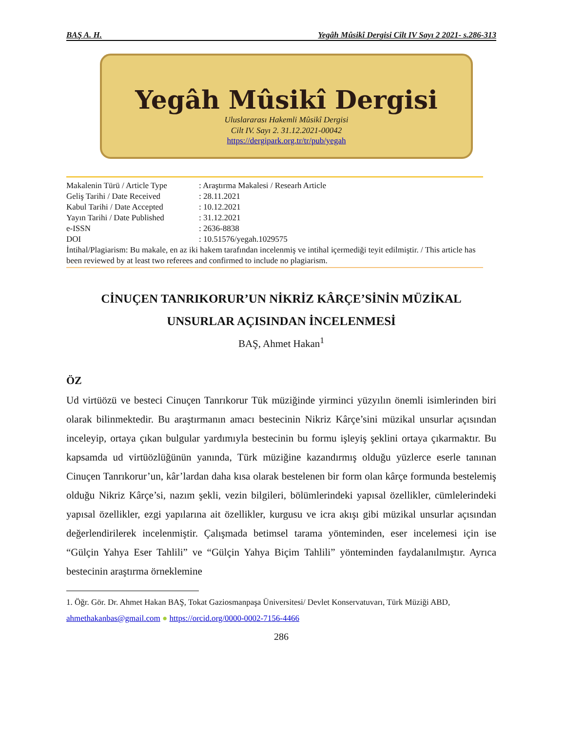BAŞ A. H. Yegâh Mûsikî Dergisi Cilt IV Sayı 2 2021- s.286-313
Yegâh Mûsikî Dergisi
Uluslararası Hakemli Mûsikî Dergisi
Cilt IV. Sayı 2. 31.12.2021-00042
https://dergipark.org.tr/tr/pub/yegah
| Makalenin Türü / Article Type | : Araştırma Makalesi / Researh Article |
| Geliş Tarihi / Date Received | : 28.11.2021 |
| Kabul Tarihi / Date Accepted | : 10.12.2021 |
| Yayın Tarihi / Date Published | : 31.12.2021 |
| e-ISSN | : 2636-8838 |
| DOI | : 10.51576/yegah.1029575 |
İntihal/Plagiarism: Bu makale, en az iki hakem tarafından incelenmiş ve intihal içermediği teyit edilmiştir. / This article has been reviewed by at least two referees and confirmed to include no plagiarism.
CİNUÇEN TANRIKORUR’UN NİKRİZ KÂRÇE’SİNİN MÜZİKAL UNSURLAR AÇISINDAN İNCELENMESİ
BAŞ, Ahmet Hakan<sup>1</sup>
ÖZ
Ud virtüözü ve besteci Cinuçen Tanrıkorur Tük müziğinde yirminci yüzyılın önemli isimlerinden biri olarak bilinmektedir. Bu araştırmanın amacı bestecinin Nikriz Kârçe’sini müzikal unsurlar açısından inceleyip, ortaya çıkan bulgular yardımıyla bestecinin bu formu işleyiş şeklini ortaya çıkarmaktır. Bu kapsamda ud virtüözlüğünün yanında, Türk müziğine kazandırmış olduğu yüzlerce eserle tanınan Cinuçen Tanrıkorur’un, kâr’lardan daha kısa olarak bestelenen bir form olan kârçe formunda bestelemiş olduğu Nikriz Kârçe’si, nazım şekli, vezin bilgileri, bölümlerindeki yapısal özellikler, cümlelerindeki yapısal özellikler, ezgi yapılarına ait özellikler, kurgusu ve icra akışı gibi müzikal unsurlar açısından değerlendirilerek incelenmiştir. Çalışmada betimsel tarama yönteminden, eser incelemesi için ise “Gülçin Yahya Eser Tahlili” ve “Gülçin Yahya Biçim Tahlili” yönteminden faydalanılmıştır. Ayrıca bestecinin araştırma örneklemine
1. Öğr. Gör. Dr. Ahmet Hakan BAŞ, Tokat Gaziosmanpaşa Üniversitesi/ Devlet Konservatuvarı, Türk Müziği ABD, ahmethakanbas@gmail.com ● https://orcid.org/0000-0002-7156-4466
286